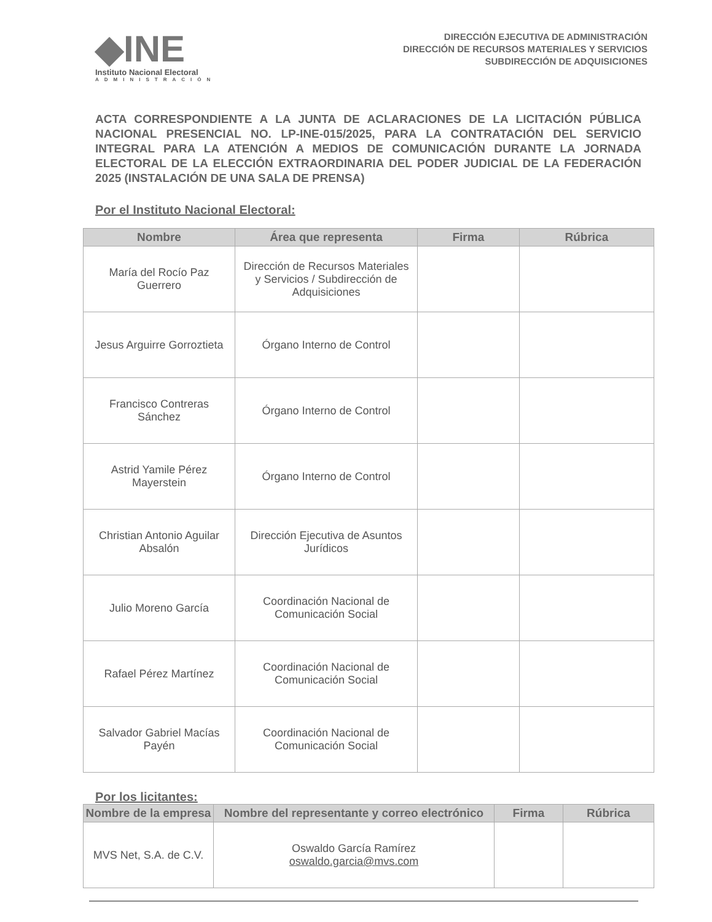◆INE
Instituto Nacional Electoral
ADMINISTRACIÓN
DIRECCIÓN EJECUTIVA DE ADMINISTRACIÓN
DIRECCIÓN DE RECURSOS MATERIALES Y SERVICIOS
SUBDIRECCIÓN DE ADQUISICIONES
ACTA CORRESPONDIENTE A LA JUNTA DE ACLARACIONES DE LA LICITACIÓN PÚBLICA NACIONAL PRESENCIAL NO. LP-INE-015/2025, PARA LA CONTRATACIÓN DEL SERVICIO INTEGRAL PARA LA ATENCIÓN A MEDIOS DE COMUNICACIÓN DURANTE LA JORNADA ELECTORAL DE LA ELECCIÓN EXTRAORDINARIA DEL PODER JUDICIAL DE LA FEDERACIÓN 2025 (INSTALACIÓN DE UNA SALA DE PRENSA)
Por el Instituto Nacional Electoral:
| Nombre | Área que representa | Firma | Rúbrica |
| --- | --- | --- | --- |
| María del Rocío Paz Guerrero | Dirección de Recursos Materiales y Servicios / Subdirección de Adquisiciones | | |
| Jesus Arguirre Gorroztieta | Órgano Interno de Control | | |
| Francisco Contreras Sánchez | Órgano Interno de Control | | |
| Astrid Yamile Pérez Mayerstein | Órgano Interno de Control | | |
| Christian Antonio Aguilar Absalón | Dirección Ejecutiva de Asuntos Jurídicos | | |
| Julio Moreno García | Coordinación Nacional de Comunicación Social | | |
| Rafael Pérez Martínez | Coordinación Nacional de Comunicación Social | | |
| Salvador Gabriel Macías Payén | Coordinación Nacional de Comunicación Social | | |
Por los licitantes:
| Nombre de la empresa | Nombre del representante y correo electrónico | Firma | Rúbrica |
| --- | --- | --- | --- |
| MVS Net, S.A. de C.V. | Oswaldo García Ramírez oswaldo.garcia@mvs.com | | |